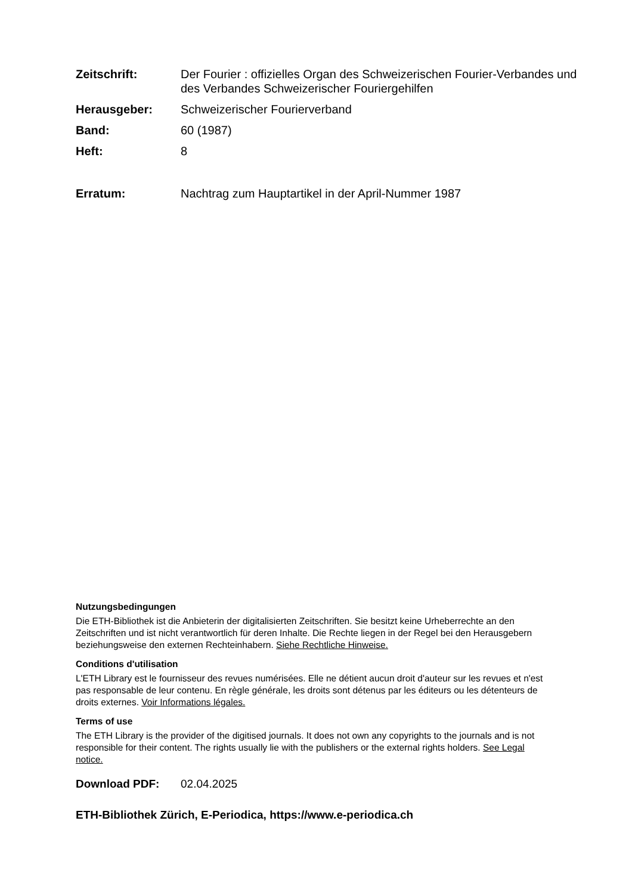Zeitschrift: Der Fourier : offizielles Organ des Schweizerischen Fourier-Verbandes und des Verbandes Schweizerischer Fouriergehilfen
Herausgeber: Schweizerischer Fourierverband
Band: 60 (1987)
Heft: 8
Erratum: Nachtrag zum Hauptartikel in der April-Nummer 1987
Nutzungsbedingungen
Die ETH-Bibliothek ist die Anbieterin der digitalisierten Zeitschriften. Sie besitzt keine Urheberrechte an den Zeitschriften und ist nicht verantwortlich für deren Inhalte. Die Rechte liegen in der Regel bei den Herausgebern beziehungsweise den externen Rechteinhabern. Siehe Rechtliche Hinweise.
Conditions d'utilisation
L'ETH Library est le fournisseur des revues numérisées. Elle ne détient aucun droit d'auteur sur les revues et n'est pas responsable de leur contenu. En règle générale, les droits sont détenus par les éditeurs ou les détenteurs de droits externes. Voir Informations légales.
Terms of use
The ETH Library is the provider of the digitised journals. It does not own any copyrights to the journals and is not responsible for their content. The rights usually lie with the publishers or the external rights holders. See Legal notice.
Download PDF: 02.04.2025
ETH-Bibliothek Zürich, E-Periodica, https://www.e-periodica.ch